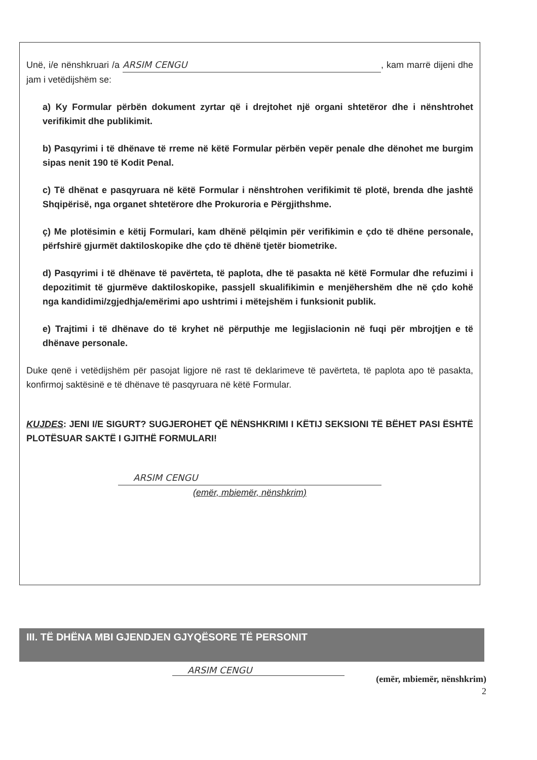Unë, i/e nënshkruari /a ARSIM CENGU, kam marrë dijeni dhe jam i vetëdijshëm se:
a) Ky Formular përbën dokument zyrtar që i drejtohet një organi shtetëror dhe i nënshtrohet verifikimit dhe publikimit.
b) Pasqyrimi i të dhënave të rreme në këtë Formular përbën vepër penale dhe dënohet me burgim sipas nenit 190 të Kodit Penal.
c) Të dhënat e pasqyruara në këtë Formular i nënshtrohen verifikimit të plotë, brenda dhe jashtë Shqipërisë, nga organet shtetërore dhe Prokuroria e Përgjithshme.
ç) Me plotësimin e këtij Formulari, kam dhënë pëlqimin për verifikimin e çdo të dhëne personale, përfshirë gjurmët daktiloskopike dhe çdo të dhënë tjetër biometrike.
d) Pasqyrimi i të dhënave të pavërteta, të paplota, dhe të pasakta në këtë Formular dhe refuzimi i depozitimit të gjurmëve daktiloskopike, passjell skualifikimin e menjëhershëm dhe në çdo kohë nga kandidimi/zgjedhja/emërimi apo ushtrimi i mëtejshëm i funksionit publik.
e) Trajtimi i të dhënave do të kryhet në përputhje me legjislacionin në fuqi për mbrojtjen e të dhënave personale.
Duke qenë i vetëdijshëm për pasojat ligjore në rast të deklarimeve të pavërteta, të paplota apo të pasakta, konfirmoj saktësinë e të dhënave të pasqyruara në këtë Formular.
KUJDES: JENI I/E SIGURT? SUGJEROHET QË NËNSHKRIMI I KËTIJ SEKSIONI TË BËHET PASI ËSHTË PLOTËSUAR SAKTË I GJITHË FORMULARI!
ARSIM CENGU
(emër, mbiemër, nënshkrim)
III. TË DHËNA MBI GJENDJEN GJYQËSORE TË PERSONIT
ARSIM CENGU (emër, mbiemër, nënshkrim)
2